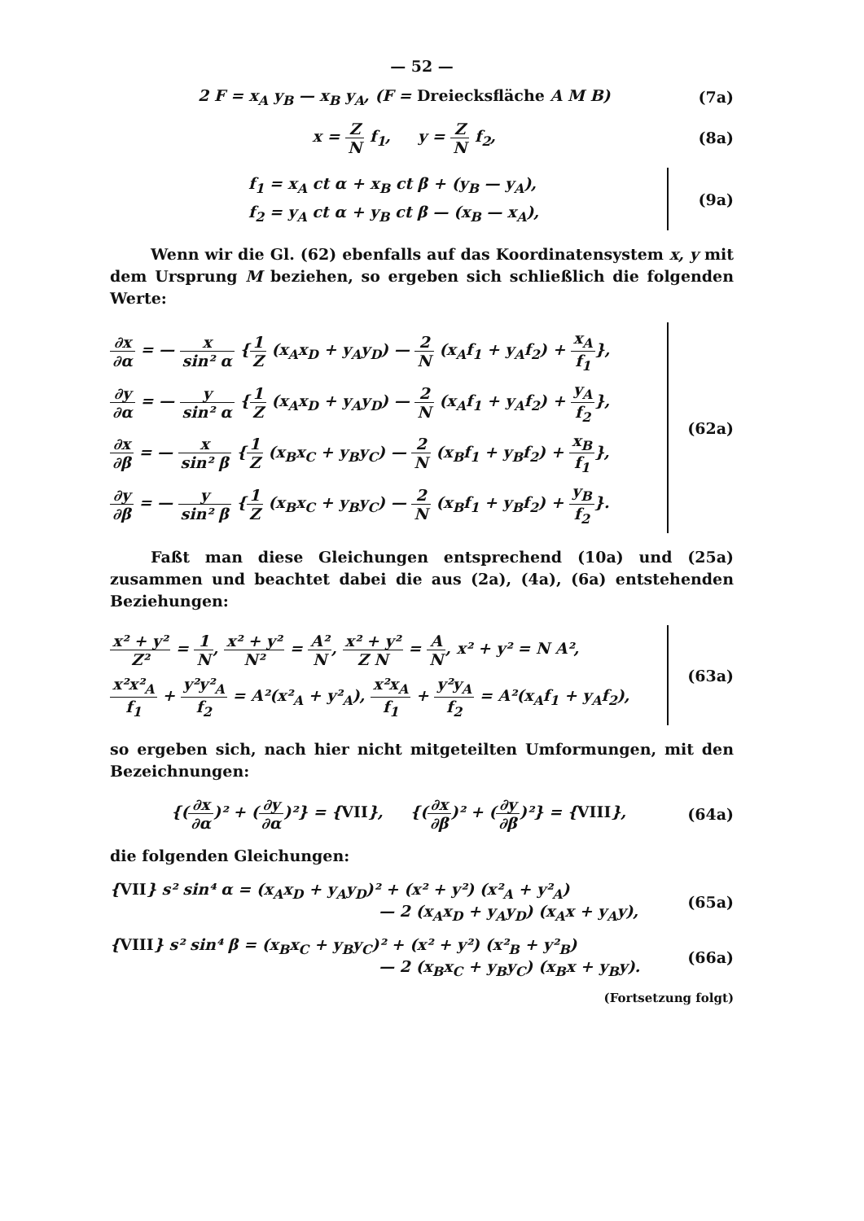— 52 —
2 F = x<sub>A</sub> y<sub>B</sub> — x<sub>B</sub> y<sub>A</sub>, (F = Dreiecksfläche A M B) (7a)
x =
| Z |
| N |
f<sub>1</sub>, y =
| Z |
| N |
f<sub>2</sub>, (8a)
f<sub>1</sub> = x<sub>A</sub> ct α + x<sub>B</sub> ct β + (y<sub>B</sub> — y<sub>A</sub>),
f<sub>2</sub> = y<sub>A</sub> ct α + y<sub>B</sub> ct β — (x<sub>B</sub> — x<sub>A</sub>),
(9a)
Wenn wir die Gl. (62) ebenfalls auf das Koordinatensystem x, y mit dem Ursprung M beziehen, so ergeben sich schließlich die folgenden Werte:
| ∂x |
| ∂α |
= —
| x |
| sin² α |
{
| 1 |
| Z |
(x<sub>A</sub>x<sub>D</sub> + y<sub>A</sub>y<sub>D</sub>) —
| 2 |
| N |
(x<sub>A</sub>f<sub>1</sub> + y<sub>A</sub>f<sub>2</sub>) +
| x<sub>A</sub> |
| f<sub>1</sub> |
},
| ∂y |
| ∂α |
= —
| y |
| sin² α |
{
| 1 |
| Z |
(x<sub>A</sub>x<sub>D</sub> + y<sub>A</sub>y<sub>D</sub>) —
| 2 |
| N |
(x<sub>A</sub>f<sub>1</sub> + y<sub>A</sub>f<sub>2</sub>) +
| y<sub>A</sub> |
| f<sub>2</sub> |
},
| ∂x |
| ∂β |
= —
| x |
| sin² β |
{
| 1 |
| Z |
(x<sub>B</sub>x<sub>C</sub> + y<sub>B</sub>y<sub>C</sub>) —
| 2 |
| N |
(x<sub>B</sub>f<sub>1</sub> + y<sub>B</sub>f<sub>2</sub>) +
| x<sub>B</sub> |
| f<sub>1</sub> |
},
| ∂y |
| ∂β |
= —
| y |
| sin² β |
{
| 1 |
| Z |
(x<sub>B</sub>x<sub>C</sub> + y<sub>B</sub>y<sub>C</sub>) —
| 2 |
| N |
(x<sub>B</sub>f<sub>1</sub> + y<sub>B</sub>f<sub>2</sub>) +
| y<sub>B</sub> |
| f<sub>2</sub> |
}.
(62a)
Faßt man diese Gleichungen entsprechend (10a) und (25a) zusammen und beachtet dabei die aus (2a), (4a), (6a) entstehenden Beziehungen:
| x² + y² |
| Z² |
=
| 1 |
| N |
,
| x² + y² |
| N² |
=
| A² |
| N |
,
| x² + y² |
| Z N |
=
| A |
| N |
, x² + y² = N A²,
| x²x²<sub>A</sub> |
| f<sub>1</sub> |
+
| y²y²<sub>A</sub> |
| f<sub>2</sub> |
= A²(x²<sub>A</sub> + y²<sub>A</sub>),
| x²x<sub>A</sub> |
| f<sub>1</sub> |
+
| y²y<sub>A</sub> |
| f<sub>2</sub> |
= A²(x<sub>A</sub>f<sub>1</sub> + y<sub>A</sub>f<sub>2</sub>),
(63a)
so ergeben sich, nach hier nicht mitgeteilten Umformungen, mit den Bezeichnungen:
{(
| ∂x |
| ∂α |
)² + (
| ∂y |
| ∂α |
)²} = {VII}, {(
| ∂x |
| ∂β |
)² + (
| ∂y |
| ∂β |
)²} = {VIII}, (64a)
die folgenden Gleichungen:
{VII} s² sin⁴ α = (x<sub>A</sub>x<sub>D</sub> + y<sub>A</sub>y<sub>D</sub>)² + (x² + y²) (x²<sub>A</sub> + y²<sub>A</sub>)
— 2 (x<sub>A</sub>x<sub>D</sub> + y<sub>A</sub>y<sub>D</sub>) (x<sub>A</sub>x + y<sub>A</sub>y), (65a)
{VIII} s² sin⁴ β = (x<sub>B</sub>x<sub>C</sub> + y<sub>B</sub>y<sub>C</sub>)² + (x² + y²) (x²<sub>B</sub> + y²<sub>B</sub>)
— 2 (x<sub>B</sub>x<sub>C</sub> + y<sub>B</sub>y<sub>C</sub>) (x<sub>B</sub>x + y<sub>B</sub>y). (66a)
(Fortsetzung folgt)